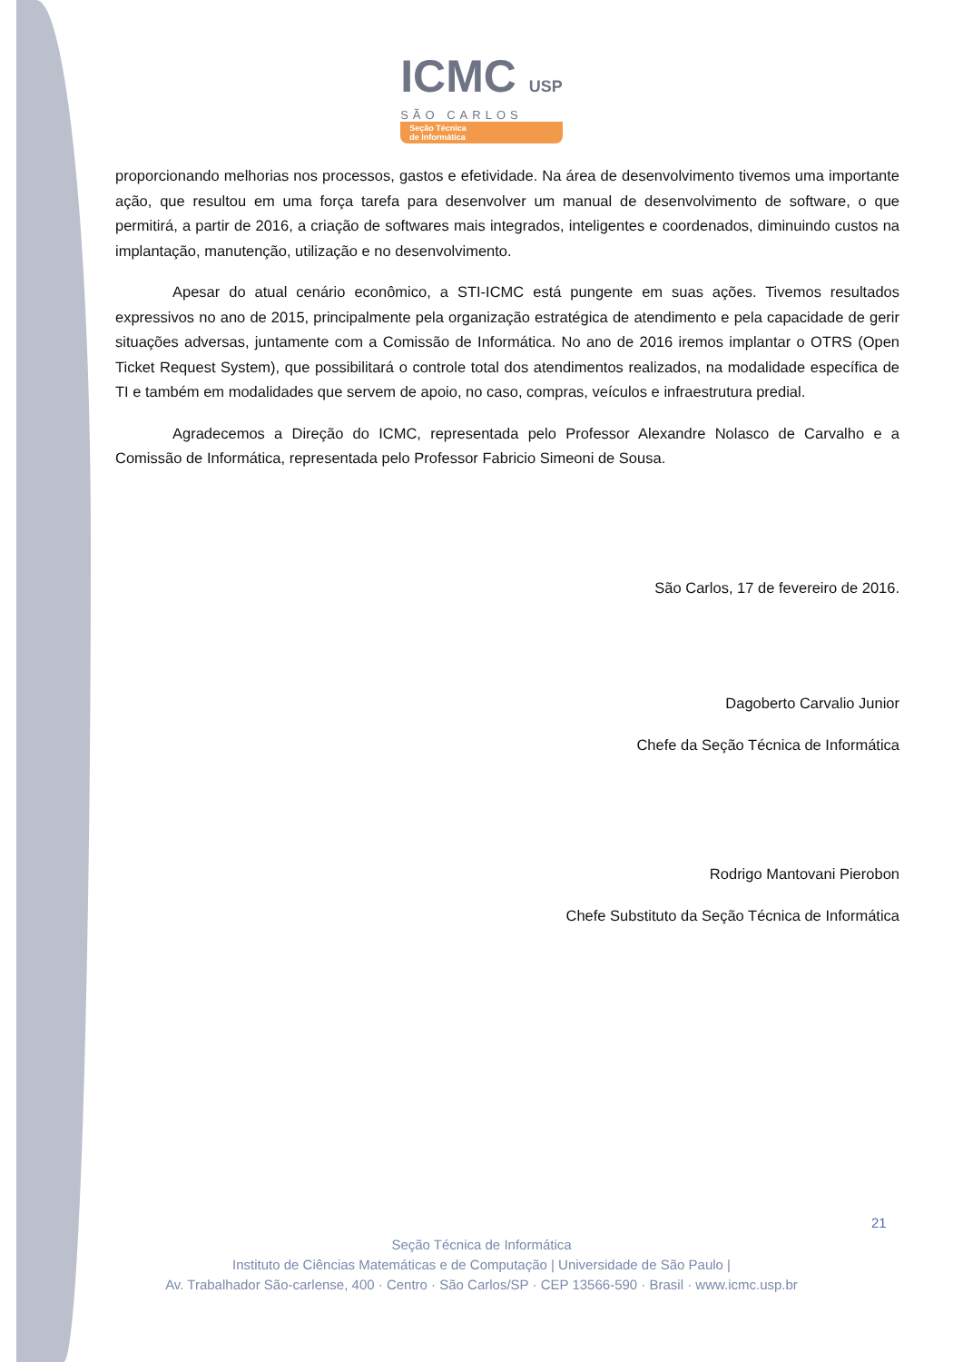ICMC USP
SÃO CARLOS
Seção Técnica
de Informática
proporcionando melhorias nos processos, gastos e efetividade. Na área de desenvolvimento tivemos uma importante ação, que resultou em uma força tarefa para desenvolver um manual de desenvolvimento de software, o que permitirá, a partir de 2016, a criação de softwares mais integrados, inteligentes e coordenados, diminuindo custos na implantação, manutenção, utilização e no desenvolvimento.
Apesar do atual cenário econômico, a STI-ICMC está pungente em suas ações. Tivemos resultados expressivos no ano de 2015, principalmente pela organização estratégica de atendimento e pela capacidade de gerir situações adversas, juntamente com a Comissão de Informática. No ano de 2016 iremos implantar o OTRS (Open Ticket Request System), que possibilitará o controle total dos atendimentos realizados, na modalidade específica de TI e também em modalidades que servem de apoio, no caso, compras, veículos e infraestrutura predial.
Agradecemos a Direção do ICMC, representada pelo Professor Alexandre Nolasco de Carvalho e a Comissão de Informática, representada pelo Professor Fabricio Simeoni de Sousa.
São Carlos, 17 de fevereiro de 2016.
Dagoberto Carvalio Junior
Chefe da Seção Técnica de Informática
Rodrigo Mantovani Pierobon
Chefe Substituto da Seção Técnica de Informática
21
Seção Técnica de Informática
Instituto de Ciências Matemáticas e de Computação | Universidade de São Paulo |
Av. Trabalhador São-carlense, 400 · Centro · São Carlos/SP · CEP 13566-590 · Brasil · www.icmc.usp.br